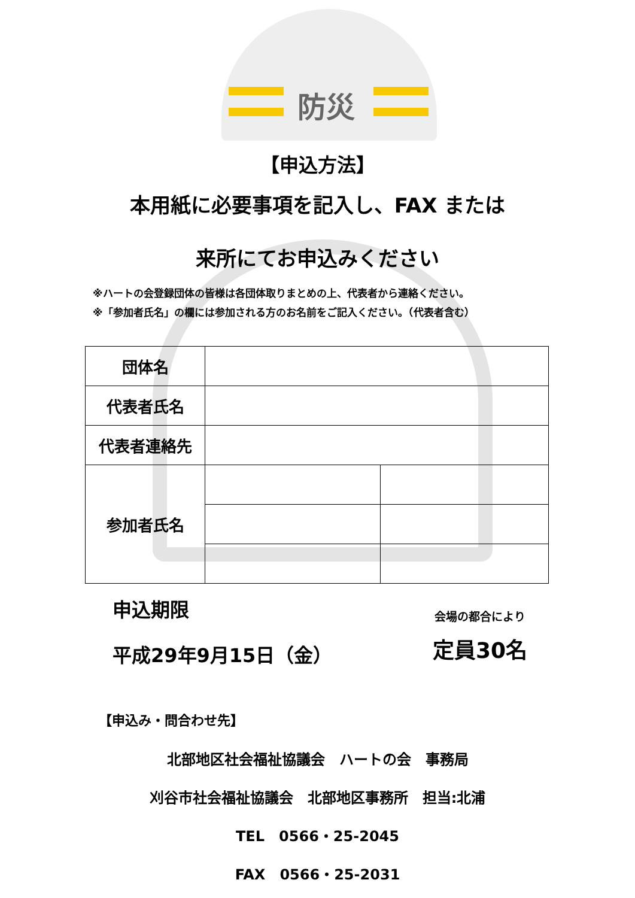防災
【申込方法】
本用紙に必要事項を記入し、FAX または
来所にてお申込みください
※ハートの会登録団体の皆様は各団体取りまとめの上、代表者から連絡ください。
※「参加者氏名」の欄には参加される方のお名前をご記入ください。（代表者含む）
| 団体名 | | |
| 代表者氏名 | | |
| 代表者連絡先 | | |
| 参加者氏名 | | |
申込期限
平成29年9月15日（金）
会場の都合により
定員30名
【申込み・問合わせ先】
北部地区社会福祉協議会　ハートの会　事務局
刈谷市社会福祉協議会　北部地区事務所　担当:北浦
TEL　0566・25-2045
FAX　0566・25-2031